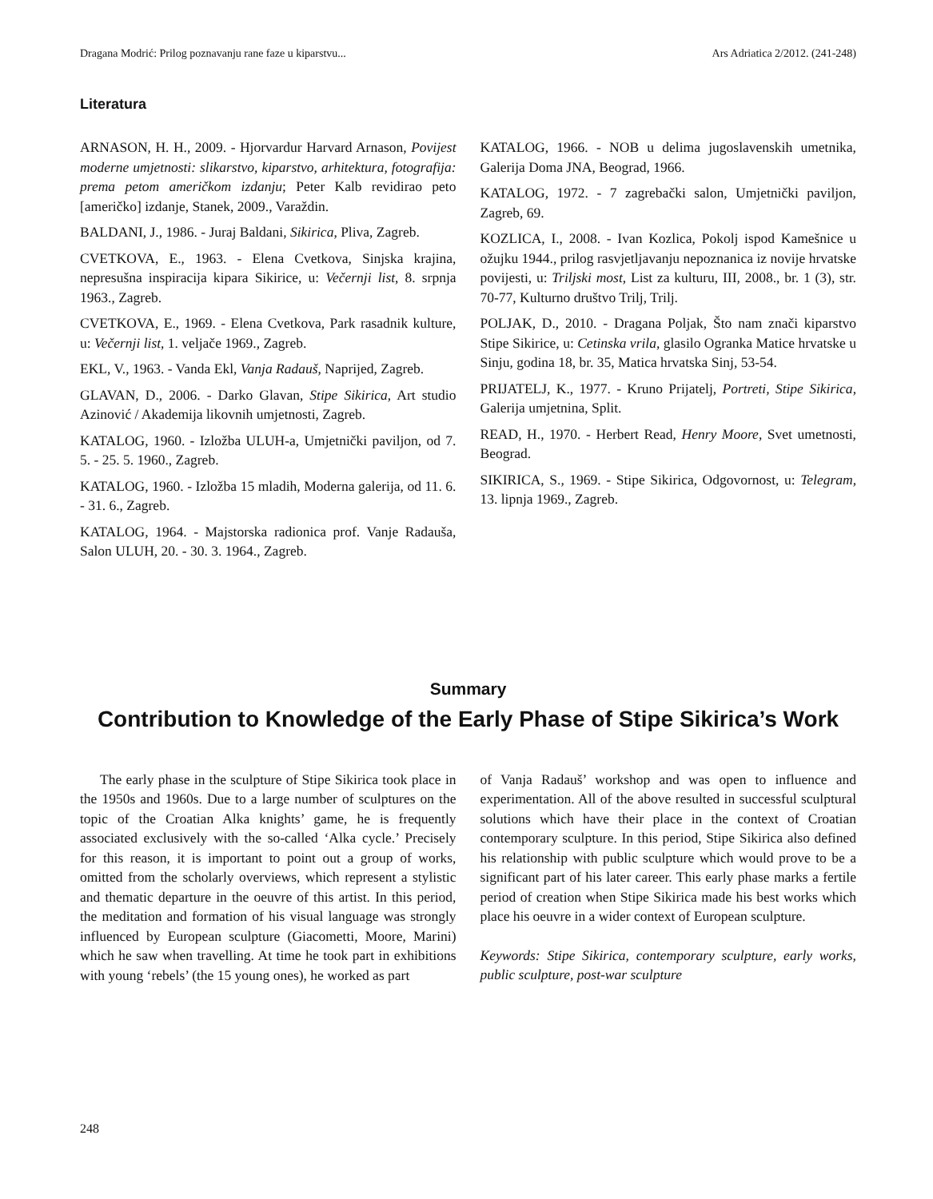Dragana Modrić: Prilog poznavanju rane faze u kiparstvu... Ars Adriatica 2/2012. (241-248)
Literatura
ARNASON, H. H., 2009. - Hjorvardur Harvard Arnason, Povijest moderne umjetnosti: slikarstvo, kiparstvo, arhitektura, fotografija: prema petom američkom izdanju; Peter Kalb revidirao peto [američko] izdanje, Stanek, 2009., Varaždin.
BALDANI, J., 1986. - Juraj Baldani, Sikirica, Pliva, Zagreb.
CVETKOVA, E., 1963. - Elena Cvetkova, Sinjska krajina, nepresušna inspiracija kipara Sikirice, u: Večernji list, 8. srpnja 1963., Zagreb.
CVETKOVA, E., 1969. - Elena Cvetkova, Park rasadnik kulture, u: Večernji list, 1. veljače 1969., Zagreb.
EKL, V., 1963. - Vanda Ekl, Vanja Radauš, Naprijed, Zagreb.
GLAVAN, D., 2006. - Darko Glavan, Stipe Sikirica, Art studio Azinović / Akademija likovnih umjetnosti, Zagreb.
KATALOG, 1960. - Izložba ULUH-a, Umjetnički paviljon, od 7. 5. - 25. 5. 1960., Zagreb.
KATALOG, 1960. - Izložba 15 mladih, Moderna galerija, od 11. 6. - 31. 6., Zagreb.
KATALOG, 1964. - Majstorska radionica prof. Vanje Radauša, Salon ULUH, 20. - 30. 3. 1964., Zagreb.
KATALOG, 1966. - NOB u delima jugoslavenskih umetnika, Galerija Doma JNA, Beograd, 1966.
KATALOG, 1972. - 7 zagrebački salon, Umjetnički paviljon, Zagreb, 69.
KOZLICA, I., 2008. - Ivan Kozlica, Pokolj ispod Kamešnice u ožujku 1944., prilog rasvjetljavanju nepoznanica iz novije hrvatske povijesti, u: Triljski most, List za kulturu, III, 2008., br. 1 (3), str. 70-77, Kulturno društvo Trilj, Trilj.
POLJAK, D., 2010. - Dragana Poljak, Što nam znači kiparstvo Stipe Sikirice, u: Cetinska vrila, glasilo Ogranka Matice hrvatske u Sinju, godina 18, br. 35, Matica hrvatska Sinj, 53-54.
PRIJATELJ, K., 1977. - Kruno Prijatelj, Portreti, Stipe Sikirica, Galerija umjetnina, Split.
READ, H., 1970. - Herbert Read, Henry Moore, Svet umetnosti, Beograd.
SIKIRICA, S., 1969. - Stipe Sikirica, Odgovornost, u: Telegram, 13. lipnja 1969., Zagreb.
Summary
Contribution to Knowledge of the Early Phase of Stipe Sikirica’s Work
The early phase in the sculpture of Stipe Sikirica took place in the 1950s and 1960s. Due to a large number of sculptures on the topic of the Croatian Alka knights’ game, he is frequently associated exclusively with the so-called ‘Alka cycle.’ Precisely for this reason, it is important to point out a group of works, omitted from the scholarly overviews, which represent a stylistic and thematic departure in the oeuvre of this artist. In this period, the meditation and formation of his visual language was strongly influenced by European sculpture (Giacometti, Moore, Marini) which he saw when travelling. At time he took part in exhibitions with young ‘rebels’ (the 15 young ones), he worked as part
of Vanja Radauš’ workshop and was open to influence and experimentation. All of the above resulted in successful sculptural solutions which have their place in the context of Croatian contemporary sculpture. In this period, Stipe Sikirica also defined his relationship with public sculpture which would prove to be a significant part of his later career. This early phase marks a fertile period of creation when Stipe Sikirica made his best works which place his oeuvre in a wider context of European sculpture.
Keywords: Stipe Sikirica, contemporary sculpture, early works, public sculpture, post-war sculpture
248